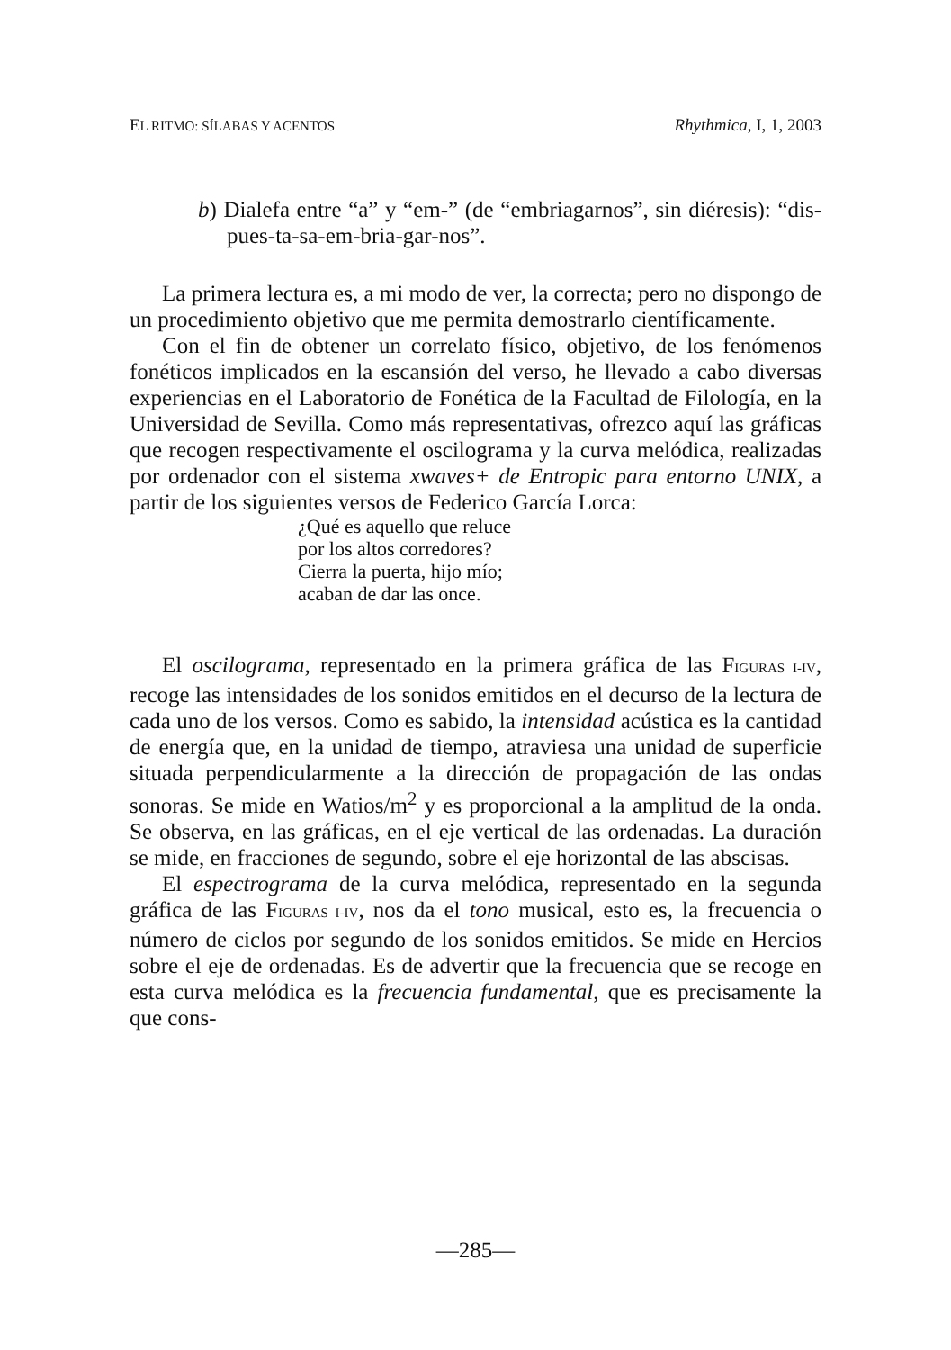EL RITMO: SÍLABAS Y ACENTOS Rhythmica, I, 1, 2003
b) Dialefa entre “a” y “em-” (de “embriagarnos”, sin dié­resis): “dis-pues-ta-sa-em-bria-gar-nos”.
La primera lectura es, a mi modo de ver, la correcta; pero no dispongo de un procedimiento objetivo que me permita demos­trarlo científicamente.
Con el fin de obtener un correlato físico, objetivo, de los fenómenos fonéticos implicados en la escansión del verso, he llevado a cabo diversas experiencias en el Laboratorio de Fo­nética de la Facultad de Filología, en la Universidad de Sevilla. Como más representativas, ofrezco aquí las gráficas que recogen respectivamente el oscilograma y la curva melódica, realizadas por ordenador con el sistema xwaves+ de Entropic para entor­no UNIX, a partir de los siguientes versos de Federico García Lorca:
¿Qué es aquello que reluce
por los altos corredores?
Cierra la puerta, hijo mío;
acaban de dar las once.
El oscilograma, representado en la primera gráfica de las FIGURAS I-IV, recoge las intensidades de los sonidos emitidos en el decurso de la lectura de cada uno de los versos. Como es sabido, la intensidad acústica es la cantidad de energía que, en la unidad de tiempo, atraviesa una unidad de superficie situada perpendicularmente a la dirección de propagación de las ondas sonoras. Se mide en Watios/m<sup>2</sup> y es proporcional a la amplitud de la onda. Se observa, en las gráficas, en el eje vertical de las ordenadas. La duración se mide, en fracciones de segundo, sobre el eje horizontal de las abscisas.
El espectrograma de la curva melódica, representado en la segunda gráfica de las FIGURAS I-IV, nos da el tono musical, esto es, la frecuencia o número de ciclos por segundo de los sonidos emitidos. Se mide en Hercios sobre el eje de ordenadas. Es de advertir que la frecuencia que se recoge en esta curva melódica es la frecuencia fundamental, que es precisamente la que cons-
—285—